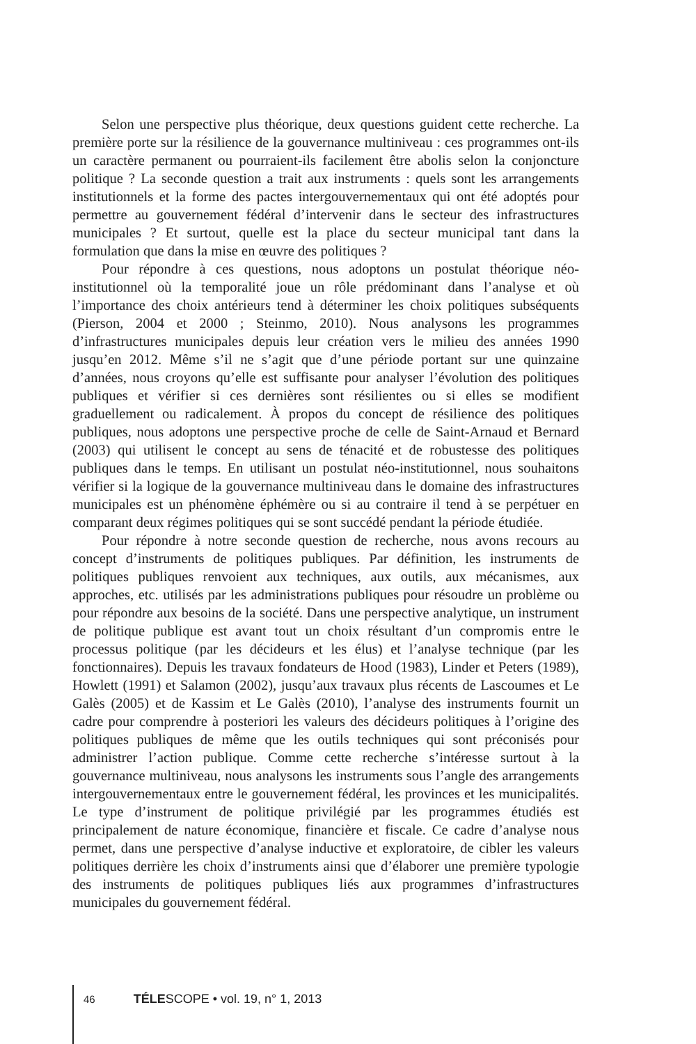Selon une perspective plus théorique, deux questions guident cette recherche. La première porte sur la résilience de la gouvernance multiniveau : ces programmes ont-ils un caractère permanent ou pourraient-ils facilement être abolis selon la conjoncture politique ? La seconde question a trait aux instruments : quels sont les arrangements institutionnels et la forme des pactes intergouvernementaux qui ont été adoptés pour permettre au gouvernement fédéral d’intervenir dans le secteur des infrastructures municipales ? Et surtout, quelle est la place du secteur municipal tant dans la formulation que dans la mise en œuvre des politiques ?
Pour répondre à ces questions, nous adoptons un postulat théorique néo-institutionnel où la temporalité joue un rôle prédominant dans l’analyse et où l’importance des choix antérieurs tend à déterminer les choix politiques subséquents (Pierson, 2004 et 2000 ; Steinmo, 2010). Nous analysons les programmes d’infrastructures municipales depuis leur création vers le milieu des années 1990 jusqu’en 2012. Même s’il ne s’agit que d’une période portant sur une quinzaine d’années, nous croyons qu’elle est suffisante pour analyser l’évolution des politiques publiques et vérifier si ces dernières sont résilientes ou si elles se modifient graduellement ou radicalement. À propos du concept de résilience des politiques publiques, nous adoptons une perspective proche de celle de Saint-Arnaud et Bernard (2003) qui utilisent le concept au sens de ténacité et de robustesse des politiques publiques dans le temps. En utilisant un postulat néo-institutionnel, nous souhaitons vérifier si la logique de la gouvernance multiniveau dans le domaine des infrastructures municipales est un phénomène éphémère ou si au contraire il tend à se perpétuer en comparant deux régimes politiques qui se sont succédé pendant la période étudiée.
Pour répondre à notre seconde question de recherche, nous avons recours au concept d’instruments de politiques publiques. Par définition, les instruments de politiques publiques renvoient aux techniques, aux outils, aux mécanismes, aux approches, etc. utilisés par les administrations publiques pour résoudre un problème ou pour répondre aux besoins de la société. Dans une perspective analytique, un instrument de politique publique est avant tout un choix résultant d’un compromis entre le processus politique (par les décideurs et les élus) et l’analyse technique (par les fonctionnaires). Depuis les travaux fondateurs de Hood (1983), Linder et Peters (1989), Howlett (1991) et Salamon (2002), jusqu’aux travaux plus récents de Lascoumes et Le Galès (2005) et de Kassim et Le Galès (2010), l’analyse des instruments fournit un cadre pour comprendre à posteriori les valeurs des décideurs politiques à l’origine des politiques publiques de même que les outils techniques qui sont préconisés pour administrer l’action publique. Comme cette recherche s’intéresse surtout à la gouvernance multiniveau, nous analysons les instruments sous l’angle des arrangements intergouvernementaux entre le gouvernement fédéral, les provinces et les municipalités. Le type d’instrument de politique privilégié par les programmes étudiés est principalement de nature économique, financière et fiscale. Ce cadre d’analyse nous permet, dans une perspective d’analyse inductive et exploratoire, de cibler les valeurs politiques derrière les choix d’instruments ainsi que d’élaborer une première typologie des instruments de politiques publiques liés aux programmes d’infrastructures municipales du gouvernement fédéral.
46 TÉLESCOPE • vol. 19, n° 1, 2013